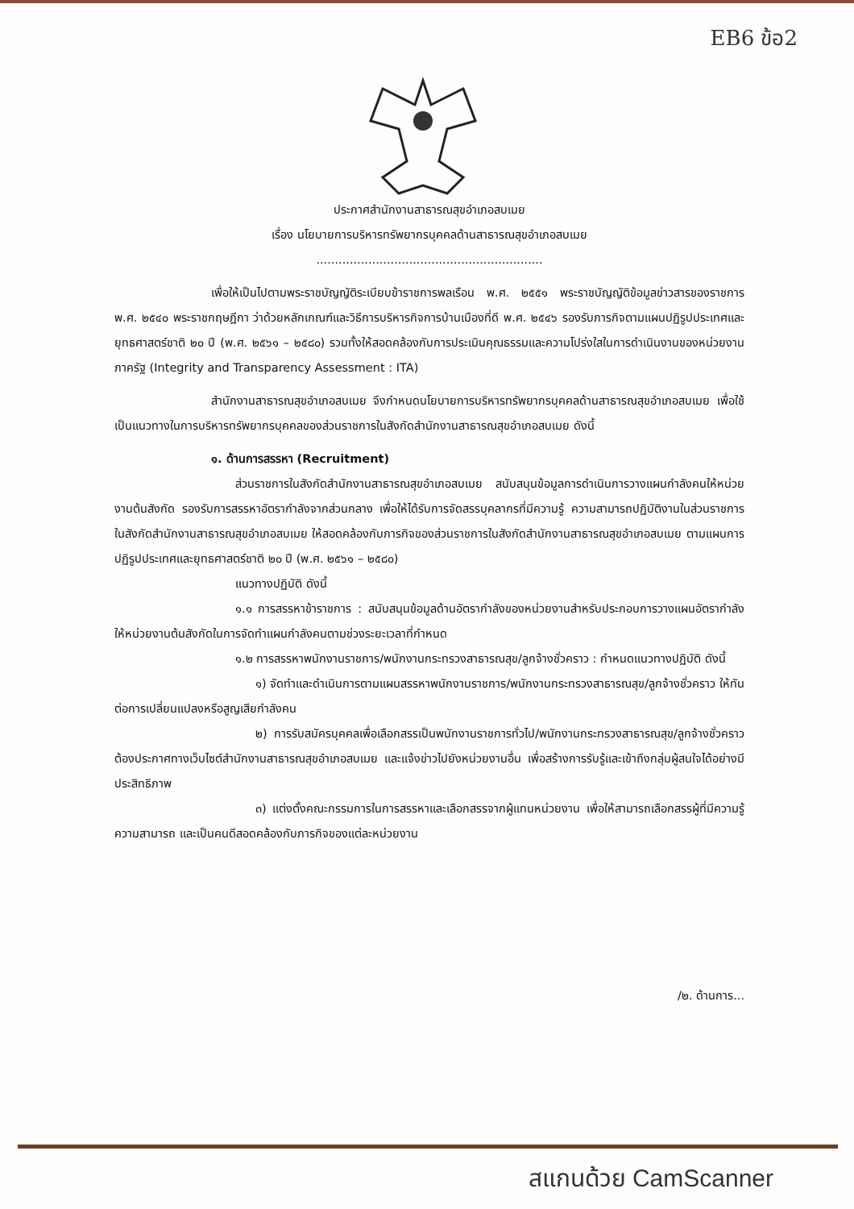EB6 ข้อ2
ประกาศสำนักงานสาธารณสุขอำเภอสบเมย
เรื่อง นโยบายการบริหารทรัพยากรบุคคลด้านสาธารณสุขอำเภอสบเมย
.............................................................
เพื่อให้เป็นไปตามพระราชบัญญัติระเบียบข้าราชการพลเรือน พ.ศ. ๒๕๕๑ พระราชบัญญัติข้อมูลข่าวสารของราชการ พ.ศ. ๒๕๔๐ พระราชกฤษฎีกา ว่าด้วยหลักเกณฑ์และวิธีการบริหารกิจการบ้านเมืองที่ดี พ.ศ. ๒๕๔๖ รองรับภารกิจตามแผนปฏิรูปประเทศและยุทธศาสตร์ชาติ ๒๐ ปี (พ.ศ. ๒๕๖๑ – ๒๕๘๐) รวมทั้งให้สอดคล้องกับการประเมินคุณธรรมและความโปร่งใสในการดำเนินงานของหน่วยงานภาครัฐ (Integrity and Transparency Assessment : ITA)
สำนักงานสาธารณสุขอำเภอสบเมย จึงกำหนดนโยบายการบริหารทรัพยากรบุคคลด้านสาธารณสุขอำเภอสบเมย เพื่อใช้เป็นแนวทางในการบริหารทรัพยากรบุคคลของส่วนราชการในสังกัดสำนักงานสาธารณสุขอำเภอสบเมย ดังนี้
๑. ด้านการสรรหา (Recruitment)
ส่วนราชการในสังกัดสำนักงานสาธารณสุขอำเภอสบเมย สนับสนุนข้อมูลการดำเนินการวางแผนกำลังคนให้หน่วยงานต้นสังกัด รองรับการสรรหาอัตรากำลังจากส่วนกลาง เพื่อให้ได้รับการจัดสรรบุคลากรที่มีความรู้ ความสามารถปฏิบัติงานในส่วนราชการในสังกัดสำนักงานสาธารณสุขอำเภอสบเมย ให้สอดคล้องกับภารกิจของส่วนราชการในสังกัดสำนักงานสาธารณสุขอำเภอสบเมย ตามแผนการปฏิรูปประเทศและยุทธศาสตร์ชาติ ๒๐ ปี (พ.ศ. ๒๕๖๑ – ๒๕๘๐)
แนวทางปฏิบัติ ดังนี้
๑.๑ การสรรหาข้าราชการ : สนับสนุนข้อมูลด้านอัตรากำลังของหน่วยงานสำหรับประกอบการวางแผนอัตรากำลังให้หน่วยงานต้นสังกัดในการจัดทำแผนกำลังคนตามช่วงระยะเวลาที่กำหนด
๑.๒ การสรรหาพนักงานราชการ/พนักงานกระทรวงสาธารณสุข/ลูกจ้างชั่วคราว : กำหนดแนวทางปฏิบัติ ดังนี้
๑) จัดทำและดำเนินการตามแผนสรรหาพนักงานราชการ/พนักงานกระทรวงสาธารณสุข/ลูกจ้างชั่วคราว ให้ทันต่อการเปลี่ยนแปลงหรือสูญเสียกำลังคน
๒) การรับสมัครบุคคลเพื่อเลือกสรรเป็นพนักงานราชการทั่วไป/พนักงานกระทรวงสาธารณสุข/ลูกจ้างชั่วคราว ต้องประกาศทางเว็บไซต์สำนักงานสาธารณสุขอำเภอสบเมย และแจ้งข่าวไปยังหน่วยงานอื่น เพื่อสร้างการรับรู้และเข้าถึงกลุ่มผู้สนใจได้อย่างมีประสิทธิภาพ
๓) แต่งตั้งคณะกรรมการในการสรรหาและเลือกสรรจากผู้แทนหน่วยงาน เพื่อให้สามารถเลือกสรรผู้ที่มีความรู้ ความสามารถ และเป็นคนดีสอดคล้องกับภารกิจของแต่ละหน่วยงาน
/๒. ด้านการ...
สแกนด้วย CamScanner